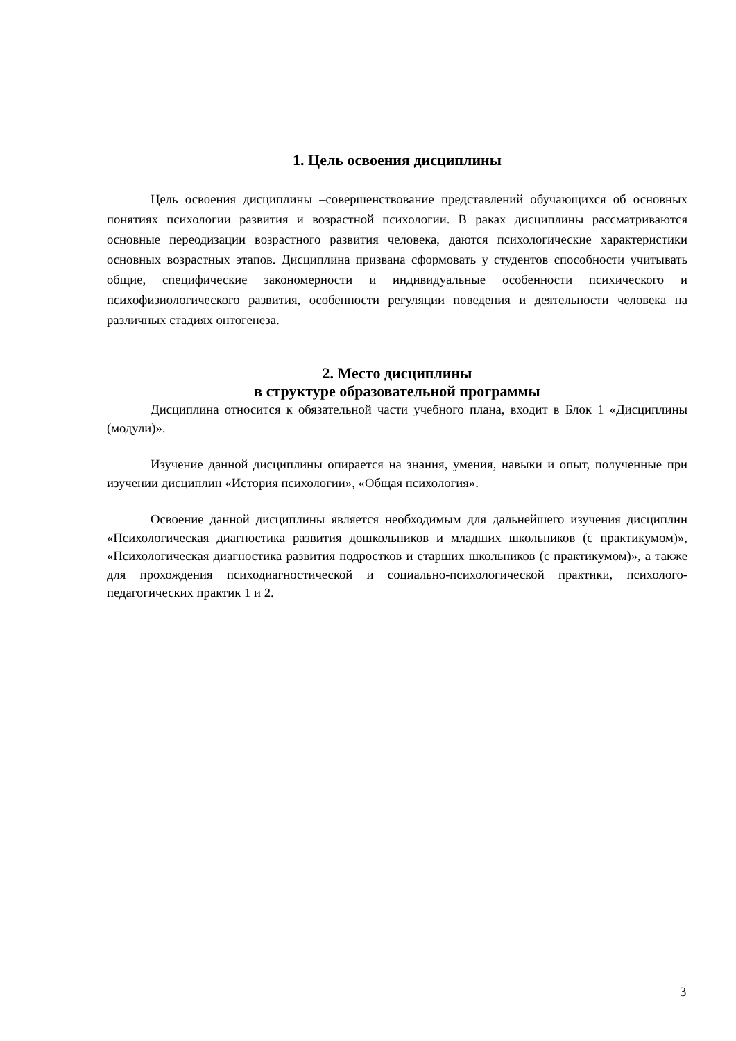1. Цель освоения дисциплины
Цель освоения дисциплины –совершенствование представлений обучающихся об основных понятиях психологии развития и возрастной психологии. В раках дисциплины рассматриваются основные переодизации возрастного развития человека, даются психологические характеристики основных возрастных этапов. Дисциплина призвана сформовать у студентов способности учитывать общие, специфические закономерности и индивидуальные особенности психического и психофизиологического развития, особенности регуляции поведения и деятельности человека на различных стадиях онтогенеза.
2. Место дисциплины
в структуре образовательной программы
Дисциплина относится к обязательной части учебного плана, входит в Блок 1 «Дисциплины (модули)».
Изучение данной дисциплины опирается на знания, умения, навыки и опыт, полученные при изучении дисциплин «История психологии», «Общая психология».
Освоение данной дисциплины является необходимым для дальнейшего изучения дисциплин «Психологическая диагностика развития дошкольников и младших школьников (с практикумом)», «Психологическая диагностика развития подростков и старших школьников (с практикумом)», а также для прохождения психодиагностической и социально-психологической практики, психолого-педагогических практик 1 и 2.
3